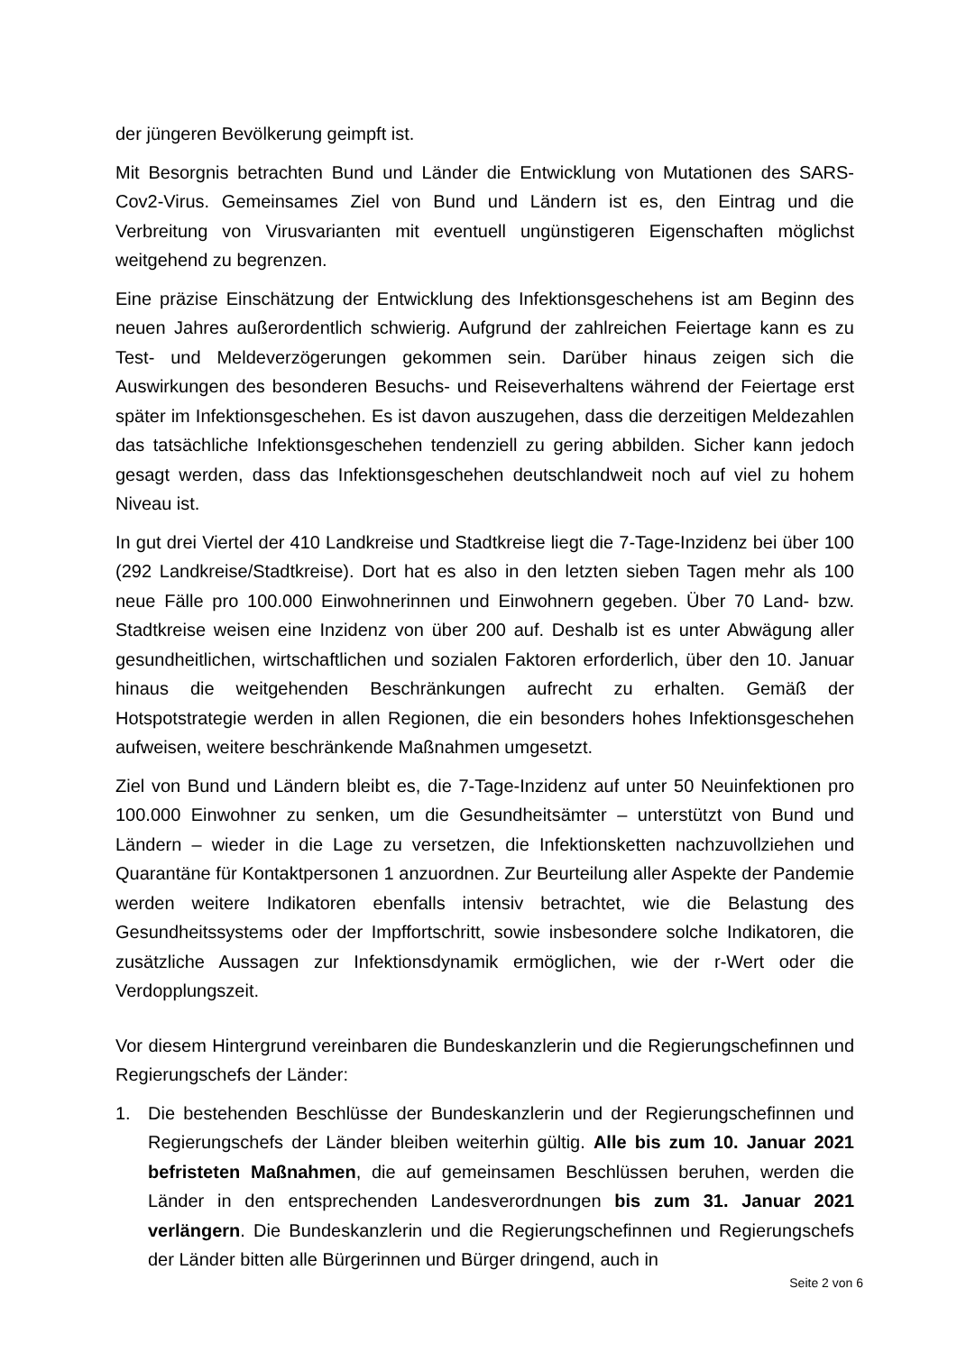der jüngeren Bevölkerung geimpft ist.
Mit Besorgnis betrachten Bund und Länder die Entwicklung von Mutationen des SARS-Cov2-Virus. Gemeinsames Ziel von Bund und Ländern ist es, den Eintrag und die Verbreitung von Virusvarianten mit eventuell ungünstigeren Eigenschaften möglichst weitgehend zu begrenzen.
Eine präzise Einschätzung der Entwicklung des Infektionsgeschehens ist am Beginn des neuen Jahres außerordentlich schwierig. Aufgrund der zahlreichen Feiertage kann es zu Test- und Meldeverzögerungen gekommen sein. Darüber hinaus zeigen sich die Auswirkungen des besonderen Besuchs- und Reiseverhaltens während der Feiertage erst später im Infektionsgeschehen. Es ist davon auszugehen, dass die derzeitigen Meldezahlen das tatsächliche Infektionsgeschehen tendenziell zu gering abbilden. Sicher kann jedoch gesagt werden, dass das Infektionsgeschehen deutschlandweit noch auf viel zu hohem Niveau ist.
In gut drei Viertel der 410 Landkreise und Stadtkreise liegt die 7-Tage-Inzidenz bei über 100 (292 Landkreise/Stadtkreise). Dort hat es also in den letzten sieben Tagen mehr als 100 neue Fälle pro 100.000 Einwohnerinnen und Einwohnern gegeben. Über 70 Land- bzw. Stadtkreise weisen eine Inzidenz von über 200 auf. Deshalb ist es unter Abwägung aller gesundheitlichen, wirtschaftlichen und sozialen Faktoren erforderlich, über den 10. Januar hinaus die weitgehenden Beschränkungen aufrecht zu erhalten. Gemäß der Hotspotstrategie werden in allen Regionen, die ein besonders hohes Infektionsgeschehen aufweisen, weitere beschränkende Maßnahmen umgesetzt.
Ziel von Bund und Ländern bleibt es, die 7-Tage-Inzidenz auf unter 50 Neuinfektionen pro 100.000 Einwohner zu senken, um die Gesundheitsämter – unterstützt von Bund und Ländern – wieder in die Lage zu versetzen, die Infektionsketten nachzuvollziehen und Quarantäne für Kontaktpersonen 1 anzuordnen. Zur Beurteilung aller Aspekte der Pandemie werden weitere Indikatoren ebenfalls intensiv betrachtet, wie die Belastung des Gesundheitssystems oder der Impffortschritt, sowie insbesondere solche Indikatoren, die zusätzliche Aussagen zur Infektionsdynamik ermöglichen, wie der r-Wert oder die Verdopplungszeit.
Vor diesem Hintergrund vereinbaren die Bundeskanzlerin und die Regierungschefinnen und Regierungschefs der Länder:
1. Die bestehenden Beschlüsse der Bundeskanzlerin und der Regierungschefinnen und Regierungschefs der Länder bleiben weiterhin gültig. Alle bis zum 10. Januar 2021 befristeten Maßnahmen, die auf gemeinsamen Beschlüssen beruhen, werden die Länder in den entsprechenden Landesverordnungen bis zum 31. Januar 2021 verlängern. Die Bundeskanzlerin und die Regierungschefinnen und Regierungschefs der Länder bitten alle Bürgerinnen und Bürger dringend, auch in
Seite 2 von 6